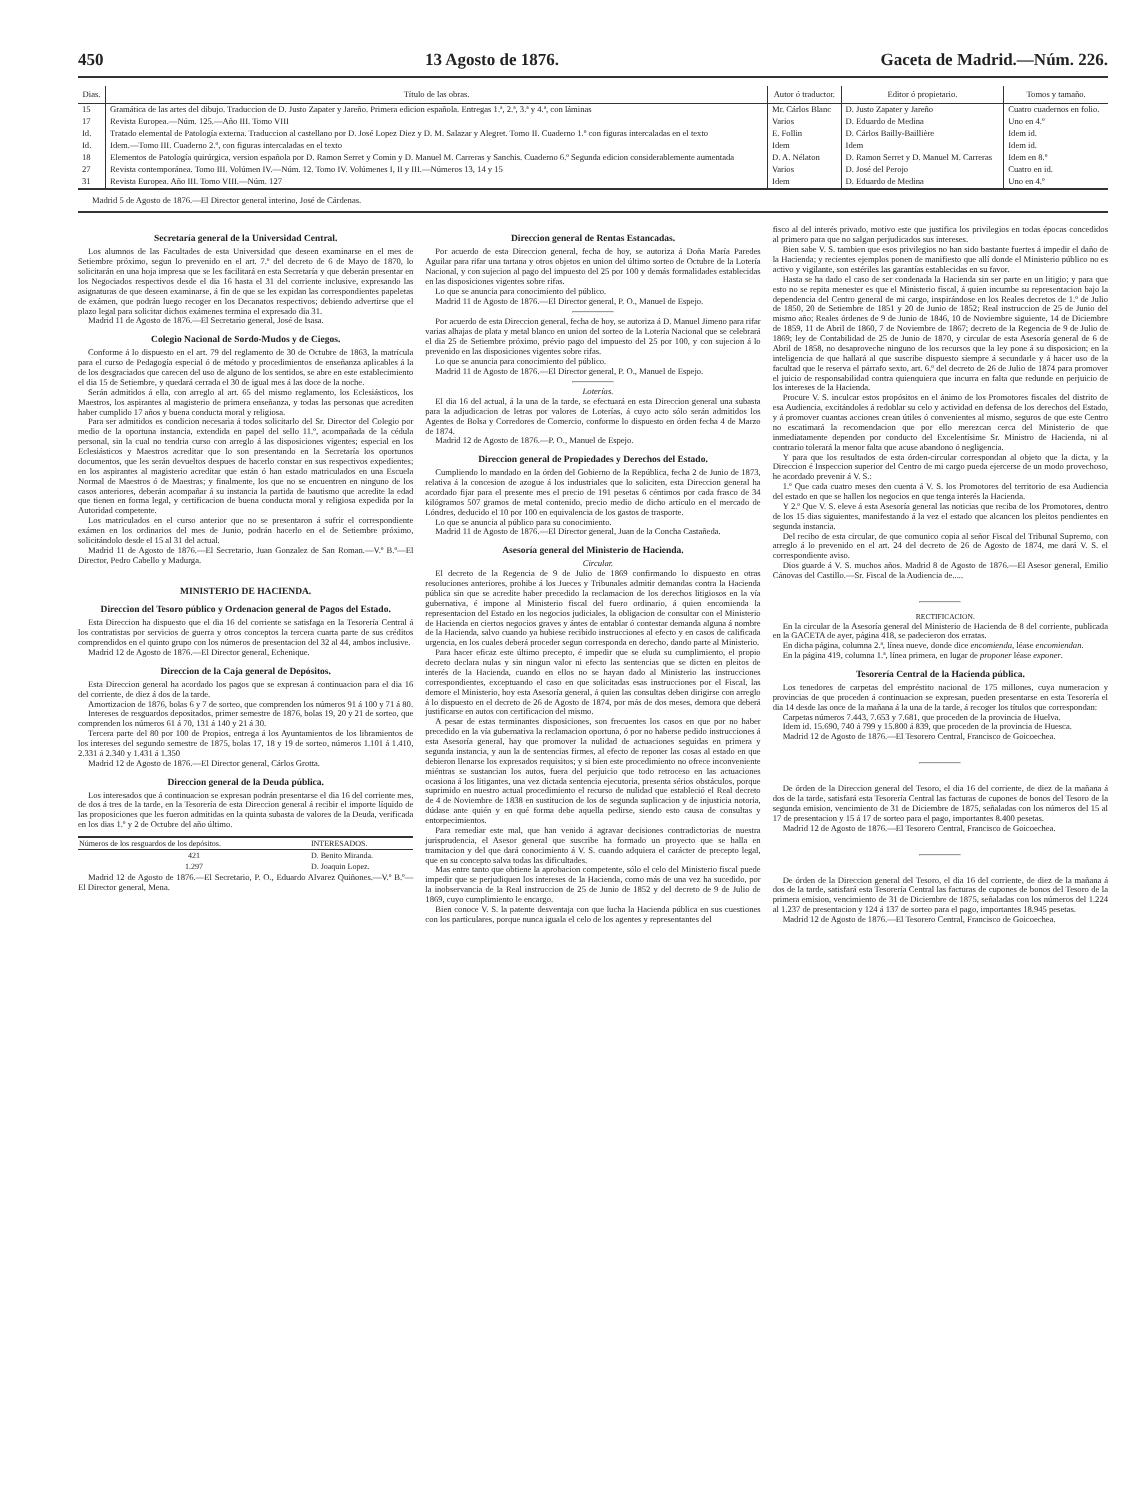450 13 Agosto de 1876. Gaceta de Madrid.—Núm. 226.
| Dias. | Título de las obras. | Autor ó traductor. | Editor ó propietario. | Tomos y tamaño. |
| --- | --- | --- | --- | --- |
| 15 | Gramática de las artes del dibujo. Traduccion de D. Justo Zapater y Jareño. Primera edicion española. Entregas 1.ª, 2.ª, 3.ª y 4.ª, con láminas | Mr. Cárlos Blanc | D. Justo Zapater y Jareño | Cuatro cuadernos en folio. |
| 17 | Revista Europea.—Núm. 125.—Año III. Tomo VIII | Varios | D. Eduardo de Medina | Uno en 4.º |
| Id. | Tratado elemental de Patología externa. Traduccion al castellano por D. José Lopez Diez y D. M. Salazar y Alegret. Tomo II. Cuaderno 1.º con figuras intercaladas en el texto | E. Follin | D. Cárlos Bailly-Baillière | Idem id. |
| Id. | Idem.—Tomo III. Cuaderno 2.º, con figuras intercaladas en el texto | Idem | Idem | Idem id. |
| 18 | Elementos de Patología quirúrgica, version española por D. Ramon Serret y Comin y D. Manuel M. Carreras y Sanchis. Cuaderno 6.º Segunda edicion considerablemente aumentada | D. A. Nélaton | D. Ramon Serret y D. Manuel M. Carreras | Idem en 8.º |
| 27 | Revista contemporánea. Tomo III. Volúmen IV.—Núm. 12. Tomo IV. Volúmenes I, II y III.—Números 13, 14 y 15 | Varios | D. José del Perojo | Cuatro en id. |
| 31 | Revista Europea. Año III. Tomo VIII.—Núm. 127 | Idem | D. Eduardo de Medina | Uno en 4.º |
Madrid 5 de Agosto de 1876.—El Director general interino, José de Cárdenas.
Secretaría general de la Universidad Central.
Los alumnos de las Facultades de esta Universidad que deseen examinarse en el mes de Setiembre próximo, segun lo prevenido en el art. 7.º del decreto de 6 de Mayo de 1870, lo solicitarán en una hoja impresa que se les facilitará en esta Secretaría y que deberán presentar en los Negociados respectivos desde el dia 16 hasta el 31 del corriente inclusive, expresando las asignaturas de que deseen examinarse, á fin de que se les expidan las correspondientes papeletas de exámen, que podrán luego recoger en los Decanatos respectivos; debiendo advertirse que el plazo legal para solicitar dichos exámenes termina el expresado dia 31.
Madrid 11 de Agosto de 1876.—El Secretario general, José de Isasa.
Colegio Nacional de Sordo-Mudos y de Ciegos.
Conforme á lo dispuesto en el art. 79 del reglamento de 30 de Octubre de 1863, la matrícula para el curso de Pedagogía especial ó de método y procedimientos de enseñanza aplicables á la de los desgraciados que carecen del uso de alguno de los sentidos, se abre en este establecimiento el dia 15 de Setiembre, y quedará cerrada el 30 de igual mes á las doce de la noche.
Serán admitidos á ella, con arreglo al art. 65 del mismo reglamento, los Eclesiásticos, los Maestros, los aspirantes al magisterio de primera enseñanza, y todas las personas que acrediten haber cumplido 17 años y buena conducta moral y religiosa.
Para ser admitidos es condicion necesaria á todos solicitarlo del Sr. Director del Colegio por medio de la oportuna instancia, extendida en papel del sello 11.º, acompañada de la cédula personal, sin la cual no tendria curso con arreglo á las disposiciones vigentes; especial en los Eclesiásticos y Maestros acreditar que lo son presentando en la Secretaría los oportunos documentos, que les serán devueltos despues de hacerlo constar en sus respectivos expedientes; en los aspirantes al magisterio acreditar que están ó han estado matriculados en una Escuela Normal de Maestros ó de Maestras; y finalmente, los que no se encuentren en ninguno de los casos anteriores, deberán acompañar á su instancia la partida de bautismo que acredite la edad que tienen en forma legal, y certificacion de buena conducta moral y religiosa expedida por la Autoridad competente.
Los matriculados en el curso anterior que no se presentaron á sufrir el correspondiente exámen en los ordinarios del mes de Junio, podrán hacerlo en el de Setiembre próximo, solicitándolo desde el 15 al 31 del actual.
Madrid 11 de Agosto de 1876.—El Secretario, Juan Gonzalez de San Roman.—V.º B.º—El Director, Pedro Cabello y Madurga.
MINISTERIO DE HACIENDA.
Direccion del Tesoro público y Ordenacion general de Pagos del Estado.
Esta Direccion ha dispuesto que el dia 16 del corriente se satisfaga en la Tesorería Central á los contratistas por servicios de guerra y otros conceptos la tercera cuarta parte de sus créditos comprendidos en el quinto grupo con los números de presentacion del 32 al 44, ambos inclusive.
Madrid 12 de Agosto de 1876.—El Director general, Echenique.
Direccion de la Caja general de Depósitos.
Esta Direccion general ha acordado los pagos que se expresan á continuacion para el dia 16 del corriente, de diez á dos de la tarde.
Amortizacion de 1876, bolas 6 y 7 de sorteo, que comprenden los números 91 á 100 y 71 á 80.
Intereses de resguardos depositados, primer semestre de 1876, bolas 19, 20 y 21 de sorteo, que comprenden los números 61 á 70, 131 á 140 y 21 á 30.
Tercera parte del 80 por 100 de Propios, entrega á los Ayuntamientos de los libramientos de los intereses del segundo semestre de 1875, bolas 17, 18 y 19 de sorteo, números 1.101 á 1.410, 2.331 á 2.340 y 1.431 á 1.350
Madrid 12 de Agosto de 1876.—El Director general, Cárlos Grotta.
Direccion general de la Deuda pública.
Los interesados que á continuacion se expresan podrán presentarse el dia 16 del corriente mes, de dos á tres de la tarde, en la Tesorería de esta Direccion general á recibir el importe líquido de las proposiciones que les fueron admitidas en la quinta subasta de valores de la Deuda, verificada en los dias 1.º y 2 de Octubre del año último.
| Números de los resguardos de los depósitos. | INTERESADOS. |
| --- | --- |
| 421 | D. Benito Miranda. |
| 1.297 | D. Joaquin Lopez. |
Madrid 12 de Agosto de 1876.—El Secretario, P. O., Eduardo Alvarez Quiñones.—V.º B.º—El Director general, Mena.
Direccion general de Rentas Estancadas.
Por acuerdo de esta Direccion general, fecha de hoy, se autoriza á Doña María Paredes Aguilar para rifar una tartana y otros objetos en union del último sorteo de Octubre de la Lotería Nacional, y con sujecion al pago del impuesto del 25 por 100 y demás formalidades establecidas en las disposiciones vigentes sobre rifas.
Lo que se anuncia para conocimiento del público.
Madrid 11 de Agosto de 1876.—El Director general, P. O., Manuel de Espejo.
Por acuerdo de esta Direccion general, fecha de hoy, se autoriza á D. Manuel Jimeno para rifar varias alhajas de plata y metal blanco en union del sorteo de la Lotería Nacional que se celebrará el dia 25 de Setiembre próximo, prévio pago del impuesto del 25 por 100, y con sujecion á lo prevenido en las disposiciones vigentes sobre rifas.
Lo que se anuncia para conocimiento del público.
Madrid 11 de Agosto de 1876.—El Director general, P. O., Manuel de Espejo.
Loterías.
El dia 16 del actual, á la una de la tarde, se efectuará en esta Direccion general una subasta para la adjudicacion de letras por valores de Loterías, á cuyo acto sólo serán admitidos los Agentes de Bolsa y Corredores de Comercio, conforme lo dispuesto en órden fecha 4 de Marzo de 1874.
Madrid 12 de Agosto de 1876.—P. O., Manuel de Espejo.
Direccion general de Propiedades y Derechos del Estado.
Cumpliendo lo mandado en la órden del Gobierno de la República, fecha 2 de Junio de 1873, relativa á la concesion de azogue á los industriales que lo soliciten, esta Direccion general ha acordado fijar para el presente mes el precio de 191 pesetas 6 céntimos por cada frasco de 34 kilógramos 507 gramos de metal contenido, precio medio de dicho artículo en el mercado de Lóndres, deducido el 10 por 100 en equivalencia de los gastos de trasporte.
Lo que se anuncia al público para su conocimiento.
Madrid 11 de Agosto de 1876.—El Director general, Juan de la Concha Castañeda.
Asesoría general del Ministerio de Hacienda.
Circular.
El decreto de la Regencia de 9 de Julio de 1869 confirmando lo dispuesto en otras resoluciones anteriores, prohibe á los Jueces y Tribunales admitir demandas contra la Hacienda pública sin que se acredite haber precedido la reclamacion de los derechos litigiosos en la vía gubernativa, é impone al Ministerio fiscal del fuero ordinario, á quien encomienda la representacion del Estado en los negocios judiciales, la obligacion de consultar con el Ministerio de Hacienda en ciertos negocios graves y ántes de entablar ó contestar demanda alguna á nombre de la Hacienda, salvo cuando ya hubiese recibido instrucciones al efecto y en casos de calificada urgencia, en los cuales deberá proceder segun corresponda en derecho, dando parte al Ministerio.
Para hacer eficaz este último precepto, é impedir que se eluda su cumplimiento, el propio decreto declara nulas y sin ningun valor ni efecto las sentencias que se dicten en pleitos de interés de la Hacienda, cuando en ellos no se hayan dado al Ministerio las instrucciones correspondientes, exceptuando el caso en que solicitadas esas instrucciones por el Fiscal, las demore el Ministerio, hoy esta Asesoría general, á quien las consultas deben dirigirse con arreglo á lo dispuesto en el decreto de 26 de Agosto de 1874, por más de dos meses, demora que deberá justificarse en autos con certificacion del mismo.
A pesar de estas terminantes disposiciones, son frecuentes los casos en que por no haber precedido en la vía gubernativa la reclamacion oportuna, ó por no haberse pedido instrucciones á esta Asesoría general, hay que promover la nulidad de actuaciones seguidas en primera y segunda instancia, y aun la de sentencias firmes, al efecto de reponer las cosas al estado en que debieron llenarse los expresados requisitos; y si bien este procedimiento no ofrece inconveniente miéntras se sustancian los autos, fuera del perjuicio que todo retroceso en las actuaciones ocasiona á los litigantes, una vez dictada sentencia ejecutoria, presenta sérios obstáculos, porque suprimido en nuestro actual procedimiento el recurso de nulidad que estableció el Real decreto de 4 de Noviembre de 1838 en sustitucion de los de segunda suplicacion y de injusticia notoria, dúdase ante quién y en qué forma debe aquella pedirse, siendo esto causa de consultas y entorpecimientos.
Para remediar este mal, que han venido á agravar decisiones contradictorias de nuestra jurisprudencia, el Asesor general que suscribe ha formado un proyecto que se halla en tramitacion y del que dará conocimiento á V. S. cuando adquiera el carácter de precepto legal, que en su concepto salva todas las dificultades.
Mas entre tanto que obtiene la aprobacion competente, sólo el celo del Ministerio fiscal puede impedir que se perjudiquen los intereses de la Hacienda, como más de una vez ha sucedido, por la inobservancia de la Real instruccion de 25 de Junio de 1852 y del decreto de 9 de Julio de 1869, cuyo cumplimiento le encargo.
Bien conoce V. S. la patente desventaja con que lucha la Hacienda pública en sus cuestiones con los particulares, porque nunca iguala el celo de los agentes y representantes del
fisco al del interés privado, motivo este que justifica los privilegios en todas épocas concedidos al primero para que no salgan perjudicados sus intereses.
Bien sabe V. S. tambien que esos privilegios no han sido bastante fuertes á impedir el daño de la Hacienda; y recientes ejemplos ponen de manifiesto que allí donde el Ministerio público no es activo y vigilante, son estériles las garantías establecidas en su favor.
Hasta se ha dado el caso de ser condenada la Hacienda sin ser parte en un litigio; y para que esto no se repita menester es que el Ministerio fiscal, á quien incumbe su representacion bajo la dependencia del Centro general de mi cargo, inspirándose en los Reales decretos de 1.º de Julio de 1850, 20 de Setiembre de 1851 y 20 de Junio de 1852; Real instruccion de 25 de Junio del mismo año; Reales órdenes de 9 de Junio de 1846, 10 de Noviembre siguiente, 14 de Diciembre de 1859, 11 de Abril de 1860, 7 de Noviembre de 1867; decreto de la Regencia de 9 de Julio de 1869; ley de Contabilidad de 25 de Junio de 1870, y circular de esta Asesoría general de 6 de Abril de 1858, no desaproveche ninguno de los recursos que la ley pone á su disposicion; en la inteligencia de que hallará al que suscribe dispuesto siempre á secundarle y á hacer uso de la facultad que le reserva el párrafo sexto, art. 6.º del decreto de 26 de Julio de 1874 para promover el juicio de responsabilidad contra quienquiera que incurra en falta que redunde en perjuicio de los intereses de la Hacienda.
Procure V. S. inculcar estos propósitos en el ánimo de los Promotores fiscales del distrito de esa Audiencia, excitándoles á redoblar su celo y actividad en defensa de los derechos del Estado, y á promover cuantas acciones crean útiles ó convenientes al mismo, seguros de que este Centro no escatimará la recomendacion que por ello merezcan cerca del Ministerio de que inmediatamente dependen por conducto del Excelentísime Sr. Ministro de Hacienda, ni al contrario tolerará la menor falta que acuse abandono ó negligencia.
Y para que los resultados de esta órden-circular correspondan al objeto que la dicta, y la Direccion é Inspeccion superior del Centro de mi cargo pueda ejercerse de un modo provechoso, he acordado prevenir á V. S.:
1.º Que cada cuatro meses den cuenta á V. S. los Promotores del territorio de esa Audiencia del estado en que se hallen los negocios en que tenga interés la Hacienda.
Y 2.º Que V. S. eleve á esta Asesoría general las noticias que reciba de los Promotores, dentro de los 15 dias siguientes, manifestando á la vez el estado que alcancen los pleitos pendientes en segunda instancia.
Del recibo de esta circular, de que comunico copia al señor Fiscal del Tribunal Supremo, con arreglo á lo prevenido en el art. 24 del decreto de 26 de Agosto de 1874, me dará V. S. el correspondiente aviso.
Dios guarde á V. S. muchos años. Madrid 8 de Agosto de 1876.—El Asesor general, Emilio Cánovas del Castillo.—Sr. Fiscal de la Audiencia de.....
RECTIFICACION.
En la circular de la Asesoría general del Ministerio de Hacienda de 8 del corriente, publicada en la GACETA de ayer, página 418, se padecieron dos erratas.
En dicha página, columna 2.ª, línea nueve, donde dice encomienda, léase encomiendan.
En la página 419, columna 1.ª, línea primera, en lugar de proponer léase exponer.
Tesorería Central de la Hacienda pública.
Los tenedores de carpetas del empréstito nacional de 175 millones, cuya numeracion y provincias de que proceden á continuacion se expresan, pueden presentarse en esta Tesorería el dia 14 desde las once de la mañana á la una de la tarde, á recoger los títulos que correspondan:
Carpetas números 7.443, 7.653 y 7.681, que proceden de la provincia de Huelva.
Idem id. 15.690, 740 á 799 y 15.800 á 839, que proceden de la provincia de Huesca.
Madrid 12 de Agosto de 1876.—El Tesorero Central, Francisco de Goicoechea.
De órden de la Direccion general del Tesoro, el dia 16 del corriente, de diez de la mañana á dos de la tarde, satisfará esta Tesorería Central las facturas de cupones de bonos del Tesoro de la segunda emision, vencimiento de 31 de Diciembre de 1875, señaladas con los números del 15 al 17 de presentacion y 15 á 17 de sorteo para el pago, importantes 8.400 pesetas.
Madrid 12 de Agosto de 1876.—El Tesorero Central, Francisco de Goicoechea.
De órden de la Direccion general del Tesoro, el dia 16 del corriente, de diez de la mañana á dos de la tarde, satisfará esta Tesorería Central las facturas de cupones de bonos del Tesoro de la primera emision, vencimiento de 31 de Diciembre de 1875, señaladas con los números del 1.224 al 1.237 de presentacion y 124 á 137 de sorteo para el pago, importantes 18.945 pesetas.
Madrid 12 de Agosto de 1876.—El Tesorero Central, Francisco de Goicoechea.